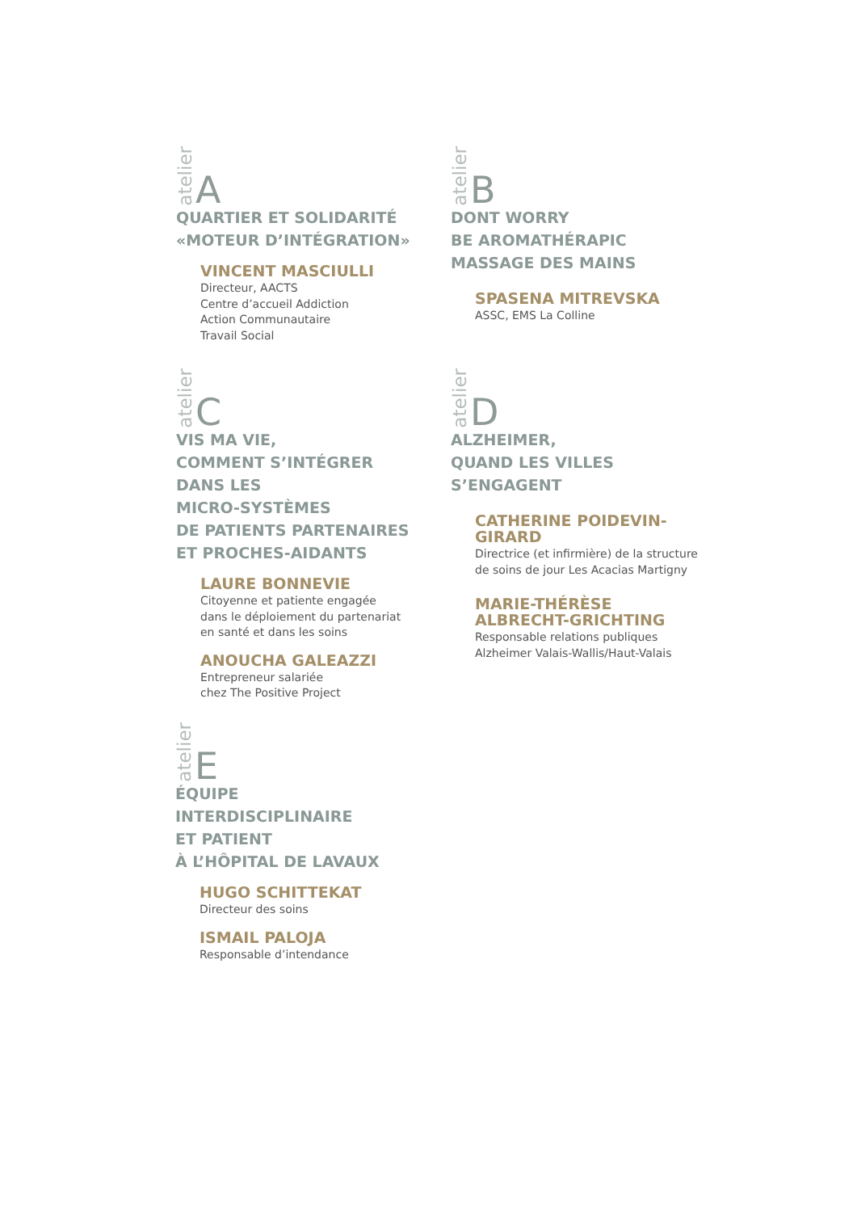atelier A
QUARTIER ET SOLIDARITÉ
«MOTEUR D’INTÉGRATION»
VINCENT MASCIULLI
Directeur, AACTS
Centre d’accueil Addiction
Action Communautaire
Travail Social
atelier B
DONT WORRY
BE AROMATHÉRAPIC
MASSAGE DES MAINS
SPASENA MITREVSKA
ASSC, EMS La Colline
atelier C
VIS MA VIE,
COMMENT S’INTÉGRER
DANS LES
MICRO-SYSTÈMES
DE PATIENTS PARTENAIRES
ET PROCHES-AIDANTS
LAURE BONNEVIE
Citoyenne et patiente engagée
dans le déploiement du partenariat
en santé et dans les soins
ANOUCHA GALEAZZI
Entrepreneur salariée
chez The Positive Project
atelier D
ALZHEIMER,
QUAND LES VILLES
S’ENGAGENT
CATHERINE POIDEVIN-GIRARD
Directrice (et infirmière) de la structure
de soins de jour Les Acacias Martigny
MARIE-THÉRÈSE
ALBRECHT-GRICHTING
Responsable relations publiques
Alzheimer Valais-Wallis/Haut-Valais
atelier E
ÉQUIPE
INTERDISCIPLINAIRE
ET PATIENT
À L’HÔPITAL DE LAVAUX
HUGO SCHITTEKAT
Directeur des soins
ISMAIL PALOJA
Responsable d’intendance